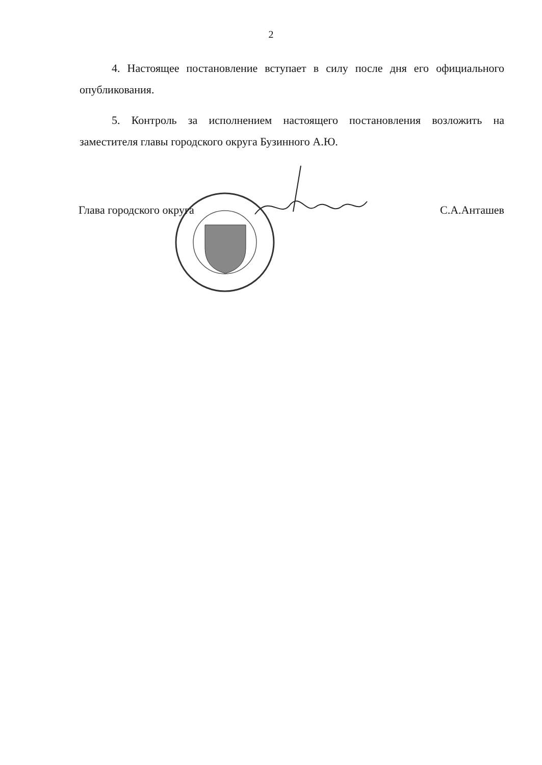2
4. Настоящее постановление вступает в силу после дня его официального опубликования.
5. Контроль за исполнением настоящего постановления возложить на заместителя главы городского округа Бузинного А.Ю.
Глава городского округа С.А.Анташев